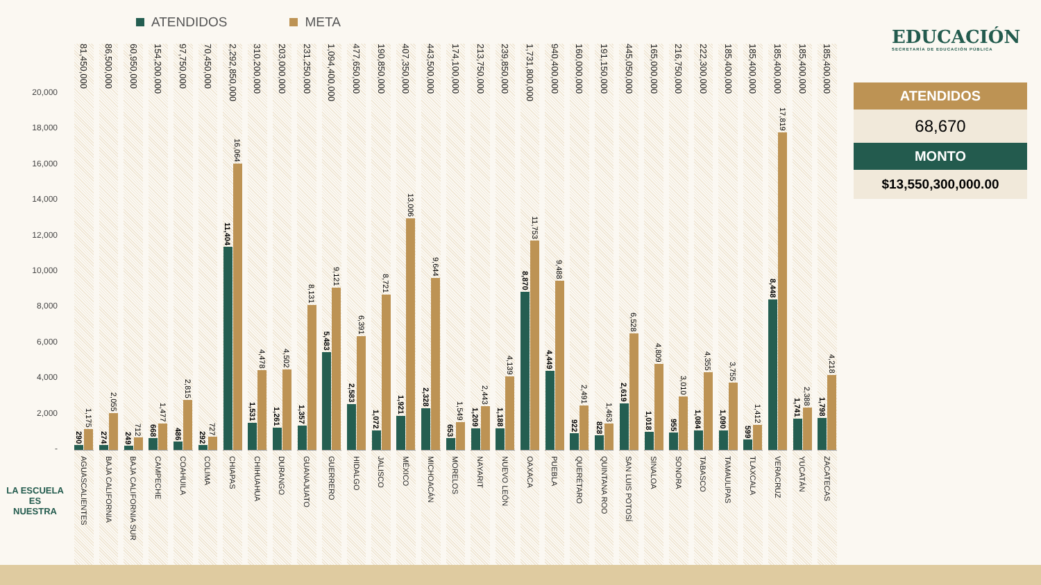ATENDIDOS META
20,000
18,000
16,000
14,000
12,000
10,000
8,000
6,000
4,000
2,000
-
81,450,000
290
1,175
AGUASCALIENTES
86,500,000
274
2,055
BAJA CALIFORNIA
60,950,000
249
712
BAJA CALIFORNIA SUR
154,200,000
668
1,477
CAMPECHE
97,750,000
486
2,815
COAHUILA
70,450,000
292
727
COLIMA
2,292,850,000
11,404
16,064
CHIAPAS
310,200,000
1,531
4,478
CHIHUAHUA
203,000,000
1,261
4,502
DURANGO
231,250,000
1,357
8,131
GUANAJUATO
1,094,400,000
5,483
9,121
GUERRERO
477,650,000
2,583
6,391
HIDALGO
190,850,000
1,072
8,721
JALISCO
407,350,000
1,921
13,006
MÉXICO
443,500,000
2,328
9,644
MICHOACÁN
174,100,000
653
1,549
MORELOS
213,750,000
1,209
2,443
NAYARIT
239,850,000
1,188
4,139
NUEVO LEÓN
1,731,800,000
8,870
11,753
OAXACA
940,400,000
4,449
9,488
PUEBLA
160,000,000
922
2,491
QUERÉTARO
191,150,000
828
1,463
QUINTANA ROO
445,050,000
2,619
6,528
SAN LUIS POTOSÍ
165,000,000
1,018
4,809
SINALOA
216,750,000
955
3,010
SONORA
222,300,000
1,084
4,355
TABASCO
185,400,000
1,090
3,755
TAMAULIPAS
185,400,000
599
1,412
TLAXCALA
185,400,000
8,448
17,819
VERACRUZ
185,400,000
1,741
2,388
YUCATÁN
185,400,000
1,798
4,218
ZACATECAS
EDUCACIÓN
SECRETARÍA DE EDUCACIÓN PÚBLICA
ATENDIDOS
68,670
MONTO
$13,550,300,000.00
LA ESCUELA ES
NUESTRA